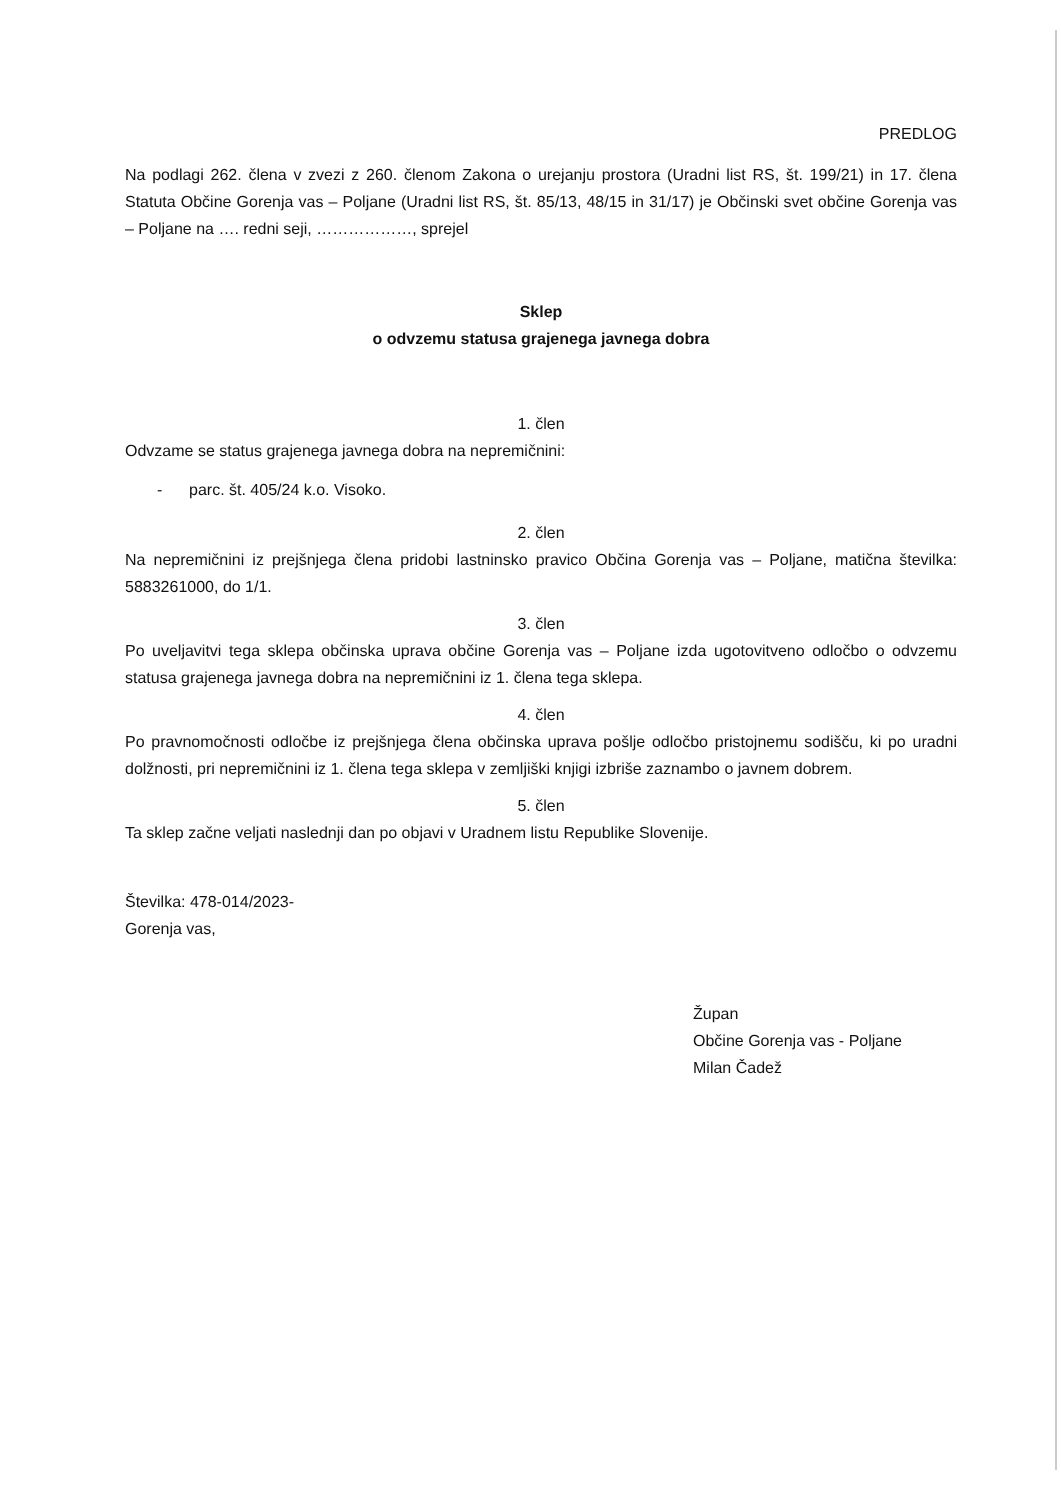PREDLOG
Na podlagi 262. člena v zvezi z 260. členom Zakona o urejanju prostora (Uradni list RS, št. 199/21) in 17. člena Statuta Občine Gorenja vas – Poljane (Uradni list RS, št. 85/13, 48/15 in 31/17) je Občinski svet občine Gorenja vas – Poljane na …. redni seji, ………………, sprejel
Sklep
o odvzemu statusa grajenega javnega dobra
1. člen
Odvzame se status grajenega javnega dobra na nepremičnini:
- parc. št. 405/24 k.o. Visoko.
2. člen
Na nepremičnini iz prejšnjega člena pridobi lastninsko pravico Občina Gorenja vas – Poljane, matična številka: 5883261000, do 1/1.
3. člen
Po uveljavitvi tega sklepa občinska uprava občine Gorenja vas – Poljane izda ugotovitveno odločbo o odvzemu statusa grajenega javnega dobra na nepremičnini iz 1. člena tega sklepa.
4. člen
Po pravnomočnosti odločbe iz prejšnjega člena občinska uprava pošlje odločbo pristojnemu sodišču, ki po uradni dolžnosti, pri nepremičnini iz 1. člena tega sklepa v zemljiški knjigi izbriše zaznambo o javnem dobrem.
5. člen
Ta sklep začne veljati naslednji dan po objavi v Uradnem listu Republike Slovenije.
Številka: 478-014/2023-
Gorenja vas,
Župan
Občine Gorenja vas - Poljane
Milan Čadež